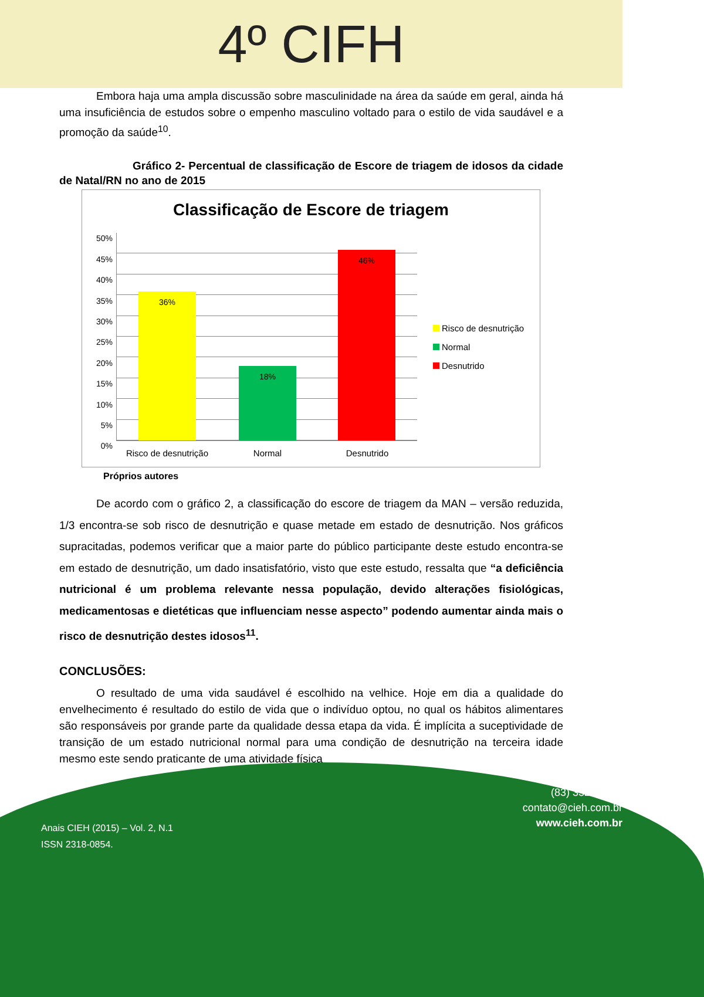4º CIFH
Embora haja uma ampla discussão sobre masculinidade na área da saúde em geral, ainda há uma insuficiência de estudos sobre o empenho masculino voltado para o estilo de vida saudável e a promoção da saúde<sup>10</sup>.
Gráfico 2- Percentual de classificação de Escore de triagem de idosos da cidade de Natal/RN no ano de 2015
Classificação de Escore de triagem
50%
45%
40%
35%
30%
25%
20%
15%
10%
5%
0%
36% 18% 46%
Risco de desnutrição
Normal Desnutrido
Risco de desnutrição
Normal
Desnutrido
Próprios autores
De acordo com o gráfico 2, a classificação do escore de triagem da MAN – versão reduzida, 1/3 encontra-se sob risco de desnutrição e quase metade em estado de desnutrição. Nos gráficos supracitadas, podemos verificar que a maior parte do público participante deste estudo encontra-se em estado de desnutrição, um dado insatisfatório, visto que este estudo, ressalta que “a deficiência nutricional é um problema relevante nessa população, devido alterações fisiológicas, medicamentosas e dietéticas que influenciam nesse aspecto” podendo aumentar ainda mais o risco de desnutrição destes idosos<sup>11</sup>.
CONCLUSÕES:
O resultado de uma vida saudável é escolhido na velhice. Hoje em dia a qualidade do envelhecimento é resultado do estilo de vida que o indivíduo optou, no qual os hábitos alimentares são responsáveis por grande parte da qualidade dessa etapa da vida. É implícita a suceptividade de transição de um estado nutricional normal para uma condição de desnutrição na terceira idade mesmo este sendo praticante de uma atividade física
Anais CIEH (2015) – Vol. 2, N.1
ISSN 2318-0854.
(83) 3322.3222
contato@cieh.com.br
www.cieh.com.br